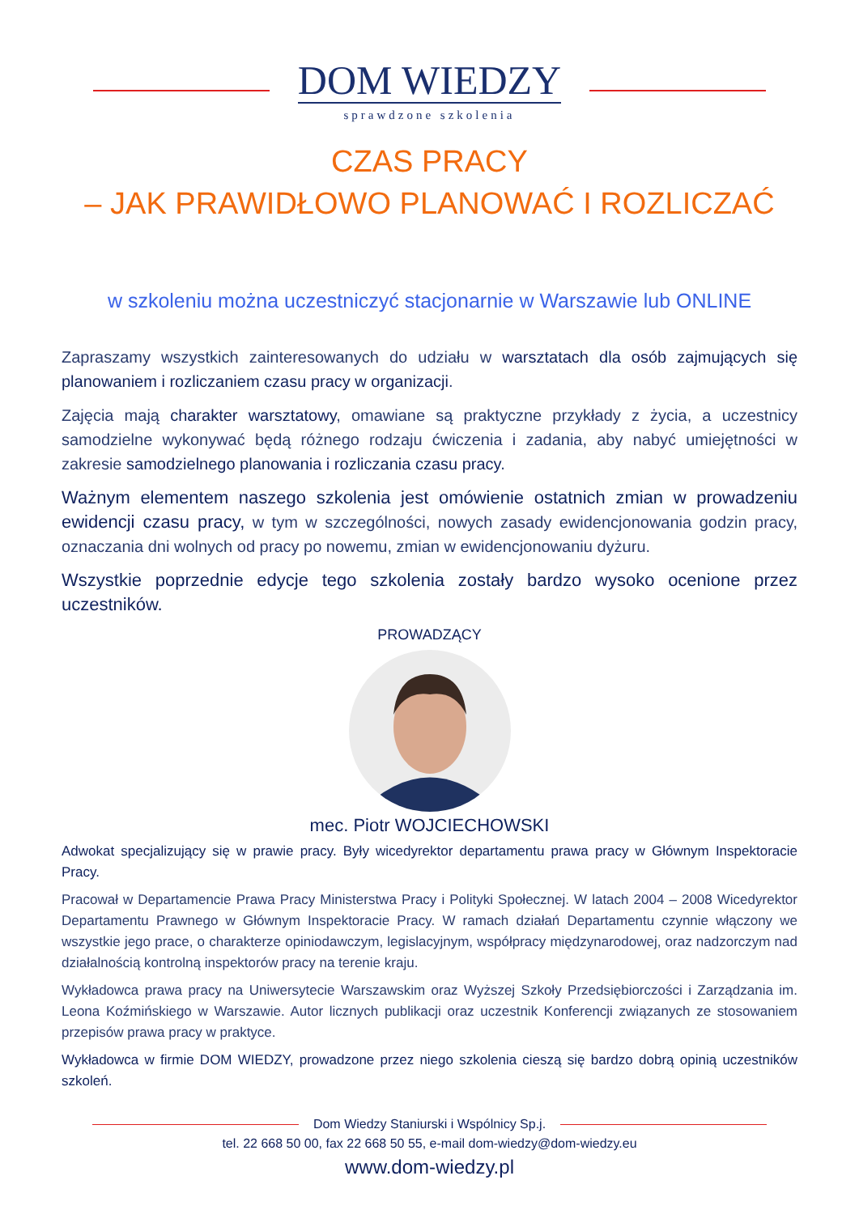DOM WIEDZY
sprawdzone szkolenia
CZAS PRACY
– JAK PRAWIDŁOWO PLANOWAĆ I ROZLICZAĆ
w szkoleniu można uczestniczyć stacjonarnie w Warszawie lub ONLINE
Zapraszamy wszystkich zainteresowanych do udziału w warsztatach dla osób zajmujących się planowaniem i rozliczaniem czasu pracy w organizacji.
Zajęcia mają charakter warsztatowy, omawiane są praktyczne przykłady z życia, a uczestnicy samodzielne wykonywać będą różnego rodzaju ćwiczenia i zadania, aby nabyć umiejętności w zakresie samodzielnego planowania i rozliczania czasu pracy.
Ważnym elementem naszego szkolenia jest omówienie ostatnich zmian w prowadzeniu ewidencji czasu pracy, w tym w szczególności, nowych zasady ewidencjonowania godzin pracy, oznaczania dni wolnych od pracy po nowemu, zmian w ewidencjonowaniu dyżuru.
Wszystkie poprzednie edycje tego szkolenia zostały bardzo wysoko ocenione przez uczestników.
PROWADZĄCY
mec. Piotr WOJCIECHOWSKI
Adwokat specjalizujący się w prawie pracy. Były wicedyrektor departamentu prawa pracy w Głównym Inspektoracie Pracy.
Pracował w Departamencie Prawa Pracy Ministerstwa Pracy i Polityki Społecznej. W latach 2004 – 2008 Wicedyrektor Departamentu Prawnego w Głównym Inspektoracie Pracy. W ramach działań Departamentu czynnie włączony we wszystkie jego prace, o charakterze opiniodawczym, legislacyjnym, współpracy międzynarodowej, oraz nadzorczym nad działalnością kontrolną inspektorów pracy na terenie kraju.
Wykładowca prawa pracy na Uniwersytecie Warszawskim oraz Wyższej Szkoły Przedsiębiorczości i Zarządzania im. Leona Koźmińskiego w Warszawie. Autor licznych publikacji oraz uczestnik Konferencji związanych ze stosowaniem przepisów prawa pracy w praktyce.
Wykładowca w firmie DOM WIEDZY, prowadzone przez niego szkolenia cieszą się bardzo dobrą opinią uczestników szkoleń.
Dom Wiedzy Staniurski i Wspólnicy Sp.j.
tel. 22 668 50 00, fax 22 668 50 55, e-mail dom-wiedzy@dom-wiedzy.eu
www.dom-wiedzy.pl